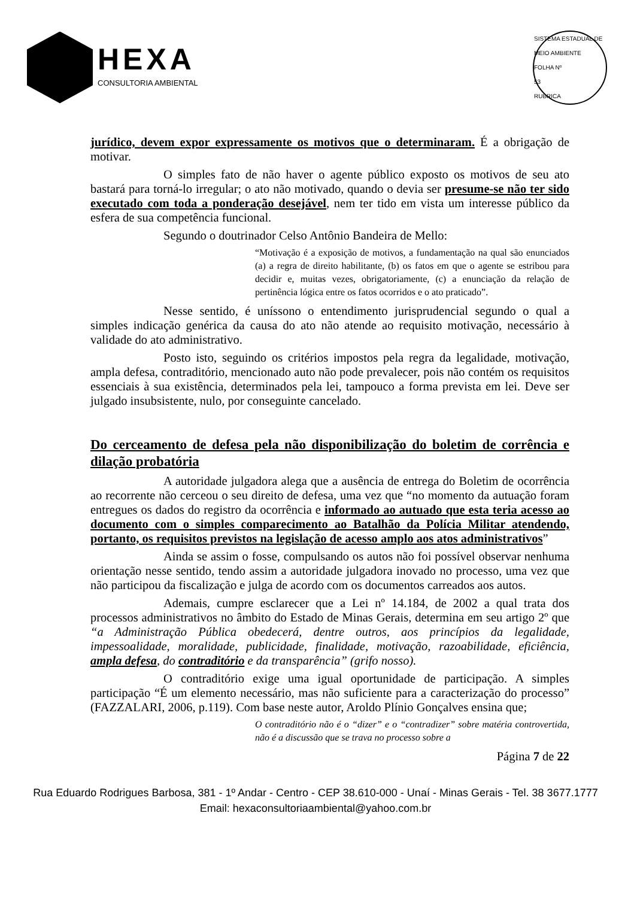HEXA
CONSULTORIA AMBIENTAL
SISTEMA ESTADUAL DE MEIO AMBIENTE
FOLHA Nº
53
RUBRICA
jurídico, devem expor expressamente os motivos que o determinaram. É a obrigação de motivar.
O simples fato de não haver o agente público exposto os motivos de seu ato bastará para torná-lo irregular; o ato não motivado, quando o devia ser presume-se não ter sido executado com toda a ponderação desejável, nem ter tido em vista um interesse público da esfera de sua competência funcional.
Segundo o doutrinador Celso Antônio Bandeira de Mello:
“Motivação é a exposição de motivos, a fundamentação na qual são enunciados (a) a regra de direito habilitante, (b) os fatos em que o agente se estribou para decidir e, muitas vezes, obrigatoriamente, (c) a enunciação da relação de pertinência lógica entre os fatos ocorridos e o ato praticado”.
Nesse sentido, é uníssono o entendimento jurisprudencial segundo o qual a simples indicação genérica da causa do ato não atende ao requisito motivação, necessário à validade do ato administrativo.
Posto isto, seguindo os critérios impostos pela regra da legalidade, motivação, ampla defesa, contraditório, mencionado auto não pode prevalecer, pois não contém os requisitos essenciais à sua existência, determinados pela lei, tampouco a forma prevista em lei. Deve ser julgado insubsistente, nulo, por conseguinte cancelado.
Do cerceamento de defesa pela não disponibilização do boletim de corrência e dilação probatória
A autoridade julgadora alega que a ausência de entrega do Boletim de ocorrência ao recorrente não cerceou o seu direito de defesa, uma vez que “no momento da autuação foram entregues os dados do registro da ocorrência e informado ao autuado que esta teria acesso ao documento com o simples comparecimento ao Batalhão da Polícia Militar atendendo, portanto, os requisitos previstos na legislação de acesso amplo aos atos administrativos”
Ainda se assim o fosse, compulsando os autos não foi possível observar nenhuma orientação nesse sentido, tendo assim a autoridade julgadora inovado no processo, uma vez que não participou da fiscalização e julga de acordo com os documentos carreados aos autos.
Ademais, cumpre esclarecer que a Lei nº 14.184, de 2002 a qual trata dos processos administrativos no âmbito do Estado de Minas Gerais, determina em seu artigo 2º que “a Administração Pública obedecerá, dentre outros, aos princípios da legalidade, impessoalidade, moralidade, publicidade, finalidade, motivação, razoabilidade, eficiência, ampla defesa, do contraditório e da transparência” (grifo nosso).
O contraditório exige uma igual oportunidade de participação. A simples participação “É um elemento necessário, mas não suficiente para a caracterização do processo” (FAZZALARI, 2006, p.119). Com base neste autor, Aroldo Plínio Gonçalves ensina que;
O contraditório não é o “dizer” e o “contradizer” sobre matéria controvertida, não é a discussão que se trava no processo sobre a
Página 7 de 22
Rua Eduardo Rodrigues Barbosa, 381 - 1º Andar - Centro - CEP 38.610-000 - Unaí - Minas Gerais - Tel. 38 3677.1777
Email: hexaconsultoriaambiental@yahoo.com.br